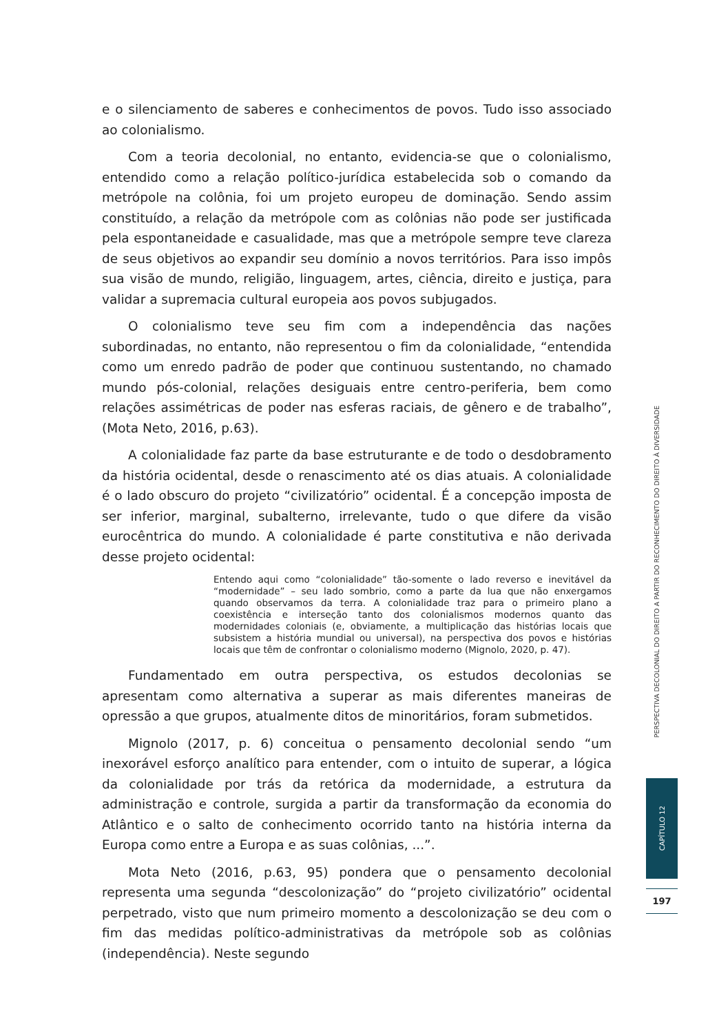e o silenciamento de saberes e conhecimentos de povos. Tudo isso associado ao colonialismo.
Com a teoria decolonial, no entanto, evidencia-se que o colonialismo, entendido como a relação político-jurídica estabelecida sob o comando da metrópole na colônia, foi um projeto europeu de dominação. Sendo assim constituído, a relação da metrópole com as colônias não pode ser justificada pela espontaneidade e casualidade, mas que a metrópole sempre teve clareza de seus objetivos ao expandir seu domínio a novos territórios. Para isso impôs sua visão de mundo, religião, linguagem, artes, ciência, direito e justiça, para validar a supremacia cultural europeia aos povos subjugados.
O colonialismo teve seu fim com a independência das nações subordinadas, no entanto, não representou o fim da colonialidade, “entendida como um enredo padrão de poder que continuou sustentando, no chamado mundo pós-colonial, relações desiguais entre centro-periferia, bem como relações assimétricas de poder nas esferas raciais, de gênero e de trabalho”, (Mota Neto, 2016, p.63).
A colonialidade faz parte da base estruturante e de todo o desdobramento da história ocidental, desde o renascimento até os dias atuais. A colonialidade é o lado obscuro do projeto “civilizatório” ocidental. É a concepção imposta de ser inferior, marginal, subalterno, irrelevante, tudo o que difere da visão eurocêntrica do mundo. A colonialidade é parte constitutiva e não derivada desse projeto ocidental:
Entendo aqui como “colonialidade” tão-somente o lado reverso e inevitável da “modernidade” – seu lado sombrio, como a parte da lua que não enxergamos quando observamos da terra. A colonialidade traz para o primeiro plano a coexistência e interseção tanto dos colonialismos modernos quanto das modernidades coloniais (e, obviamente, a multiplicação das histórias locais que subsistem a história mundial ou universal), na perspectiva dos povos e histórias locais que têm de confrontar o colonialismo moderno (Mignolo, 2020, p. 47).
Fundamentado em outra perspectiva, os estudos decolonias se apresentam como alternativa a superar as mais diferentes maneiras de opressão a que grupos, atualmente ditos de minoritários, foram submetidos.
Mignolo (2017, p. 6) conceitua o pensamento decolonial sendo “um inexorável esforço analítico para entender, com o intuito de superar, a lógica da colonialidade por trás da retórica da modernidade, a estrutura da administração e controle, surgida a partir da transformação da economia do Atlântico e o salto de conhecimento ocorrido tanto na história interna da Europa como entre a Europa e as suas colônias, ...”.
Mota Neto (2016, p.63, 95) pondera que o pensamento decolonial representa uma segunda “descolonização” do “projeto civilizatório” ocidental perpetrado, visto que num primeiro momento a descolonização se deu com o fim das medidas político-administrativas da metrópole sob as colônias (independência). Neste segundo
PERSPECTIVA DECOLONIAL DO DIREITO A PARTIR DO RECONHECIMENTO DO DIREITO À DIVERSIDADE
CAPÍTULO 12
197